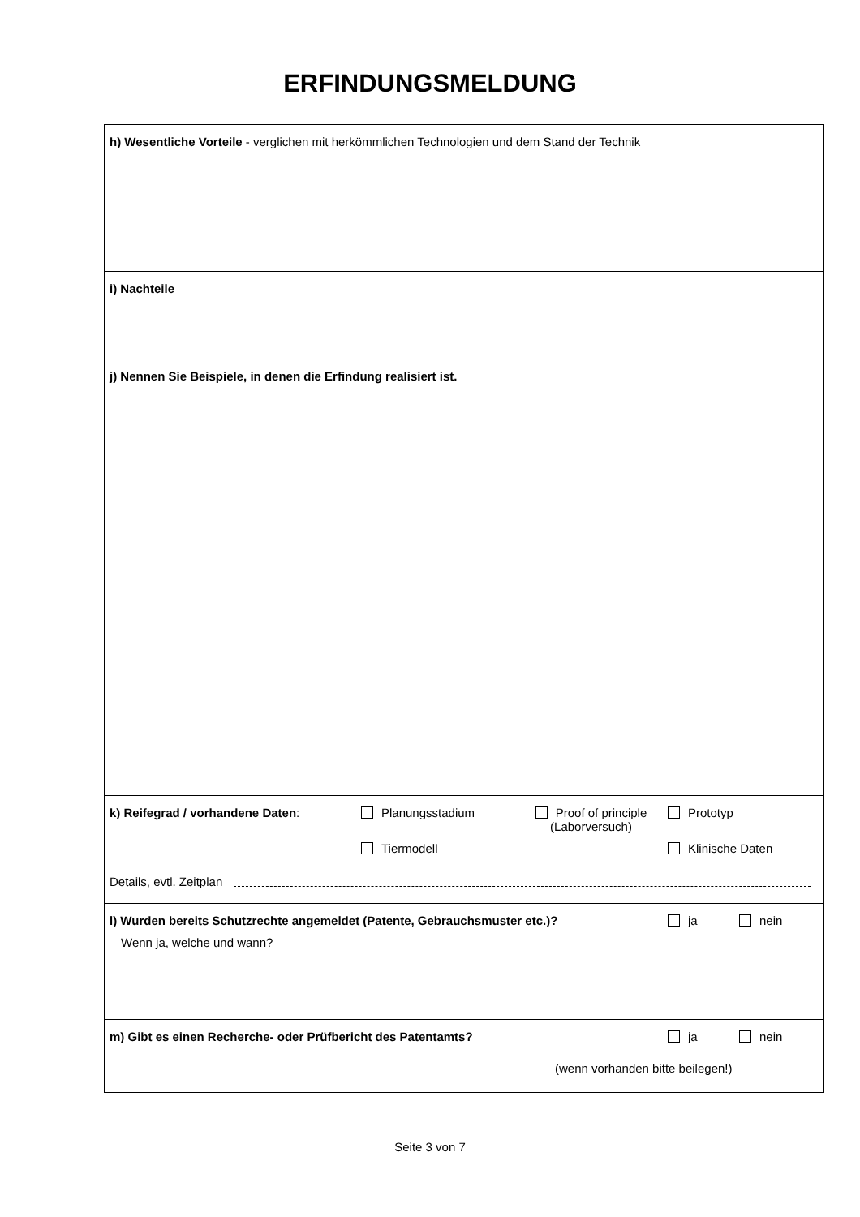ERFINDUNGSMELDUNG
h) Wesentliche Vorteile - verglichen mit herkömmlichen Technologien und dem Stand der Technik
i) Nachteile
j) Nennen Sie Beispiele, in denen die Erfindung realisiert ist.
k) Reifegrad / vorhandene Daten: Planungsstadium Proof of principle
(Laborversuch)
Prototyp
Tiermodell Klinische Daten
Details, evtl. Zeitplan
l) Wurden bereits Schutzrechte angemeldet (Patente, Gebrauchsmuster etc.)? ja nein
Wenn ja, welche und wann?
m) Gibt es einen Recherche- oder Prüfbericht des Patentamts? ja nein
(wenn vorhanden bitte beilegen!)
Seite 3 von 7